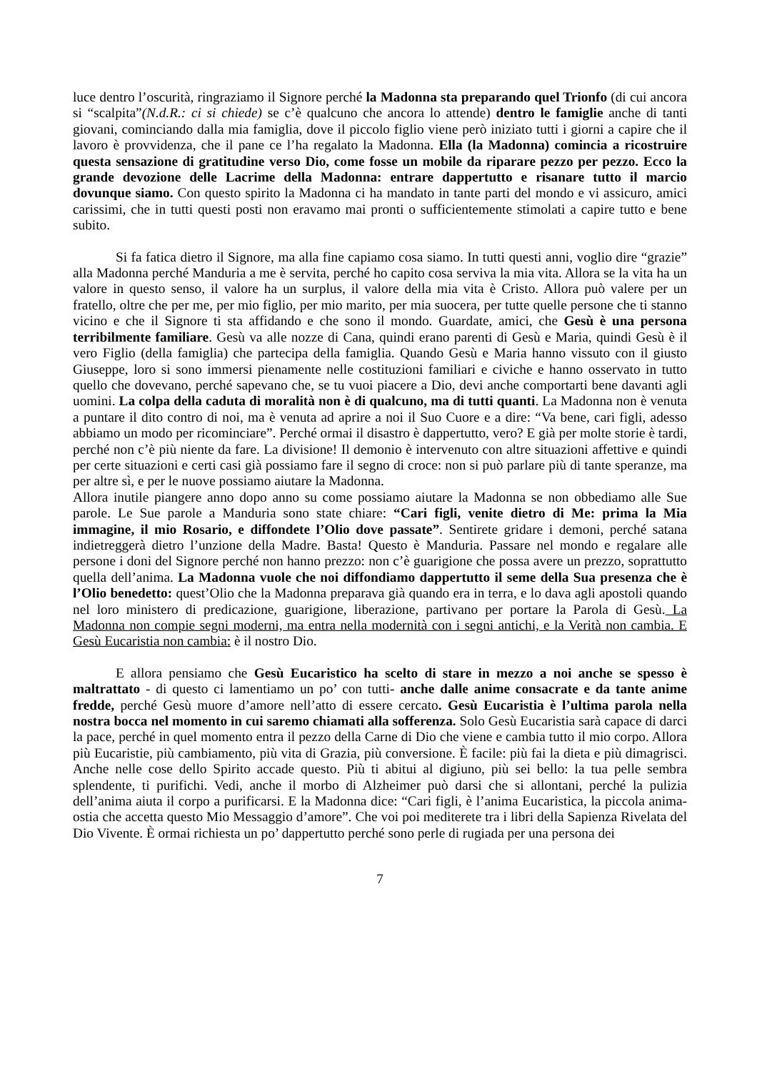luce dentro l’oscurità, ringraziamo il Signore perché la Madonna sta preparando quel Trionfo (di cui ancora si “scalpita”(N.d.R.: ci si chiede) se c’è qualcuno che ancora lo attende) dentro le famiglie anche di tanti giovani, cominciando dalla mia famiglia, dove il piccolo figlio viene però iniziato tutti i giorni a capire che il lavoro è provvidenza, che il pane ce l’ha regalato la Madonna. Ella (la Madonna) comincia a ricostruire questa sensazione di gratitudine verso Dio, come fosse un mobile da riparare pezzo per pezzo. Ecco la grande devozione delle Lacrime della Madonna: entrare dappertutto e risanare tutto il marcio dovunque siamo. Con questo spirito la Madonna ci ha mandato in tante parti del mondo e vi assicuro, amici carissimi, che in tutti questi posti non eravamo mai pronti o sufficientemente stimolati a capire tutto e bene subito.
Si fa fatica dietro il Signore, ma alla fine capiamo cosa siamo. In tutti questi anni, voglio dire “grazie” alla Madonna perché Manduria a me è servita, perché ho capito cosa serviva la mia vita. Allora se la vita ha un valore in questo senso, il valore ha un surplus, il valore della mia vita è Cristo. Allora può valere per un fratello, oltre che per me, per mio figlio, per mio marito, per mia suocera, per tutte quelle persone che ti stanno vicino e che il Signore ti sta affidando e che sono il mondo. Guardate, amici, che Gesù è una persona terribilmente familiare. Gesù va alle nozze di Cana, quindi erano parenti di Gesù e Maria, quindi Gesù è il vero Figlio (della famiglia) che partecipa della famiglia. Quando Gesù e Maria hanno vissuto con il giusto Giuseppe, loro si sono immersi pienamente nelle costituzioni familiari e civiche e hanno osservato in tutto quello che dovevano, perché sapevano che, se tu vuoi piacere a Dio, devi anche comportarti bene davanti agli uomini. La colpa della caduta di moralità non è di qualcuno, ma di tutti quanti. La Madonna non è venuta a puntare il dito contro di noi, ma è venuta ad aprire a noi il Suo Cuore e a dire: “Va bene, cari figli, adesso abbiamo un modo per ricominciare”. Perché ormai il disastro è dappertutto, vero? E già per molte storie è tardi, perché non c’è più niente da fare. La divisione! Il demonio è intervenuto con altre situazioni affettive e quindi per certe situazioni e certi casi già possiamo fare il segno di croce: non si può parlare più di tante speranze, ma per altre sì, e per le nuove possiamo aiutare la Madonna.
Allora inutile piangere anno dopo anno su come possiamo aiutare la Madonna se non obbediamo alle Sue parole. Le Sue parole a Manduria sono state chiare: “Cari figli, venite dietro di Me: prima la Mia immagine, il mio Rosario, e diffondete l’Olio dove passate”. Sentirete gridare i demoni, perché satana indietreggerà dietro l’unzione della Madre. Basta! Questo è Manduria. Passare nel mondo e regalare alle persone i doni del Signore perché non hanno prezzo: non c’è guarigione che possa avere un prezzo, soprattutto quella dell’anima. La Madonna vuole che noi diffondiamo dappertutto il seme della Sua presenza che è l’Olio benedetto: quest’Olio che la Madonna preparava già quando era in terra, e lo dava agli apostoli quando nel loro ministero di predicazione, guarigione, liberazione, partivano per portare la Parola di Gesù. La Madonna non compie segni moderni, ma entra nella modernità con i segni antichi, e la Verità non cambia. E Gesù Eucaristia non cambia: è il nostro Dio.
E allora pensiamo che Gesù Eucaristico ha scelto di stare in mezzo a noi anche se spesso è maltrattato - di questo ci lamentiamo un po’ con tutti- anche dalle anime consacrate e da tante anime fredde, perché Gesù muore d’amore nell’atto di essere cercato. Gesù Eucaristia è l’ultima parola nella nostra bocca nel momento in cui saremo chiamati alla sofferenza. Solo Gesù Eucaristia sarà capace di darci la pace, perché in quel momento entra il pezzo della Carne di Dio che viene e cambia tutto il mio corpo. Allora più Eucaristie, più cambiamento, più vita di Grazia, più conversione. È facile: più fai la dieta e più dimagrisci. Anche nelle cose dello Spirito accade questo. Più ti abitui al digiuno, più sei bello: la tua pelle sembra splendente, ti purifichi. Vedi, anche il morbo di Alzheimer può darsi che si allontani, perché la pulizia dell’anima aiuta il corpo a purificarsi. E la Madonna dice: “Cari figli, è l’anima Eucaristica, la piccola anima-ostia che accetta questo Mio Messaggio d’amore”. Che voi poi mediterete tra i libri della Sapienza Rivelata del Dio Vivente. È ormai richiesta un po’ dappertutto perché sono perle di rugiada per una persona dei
7